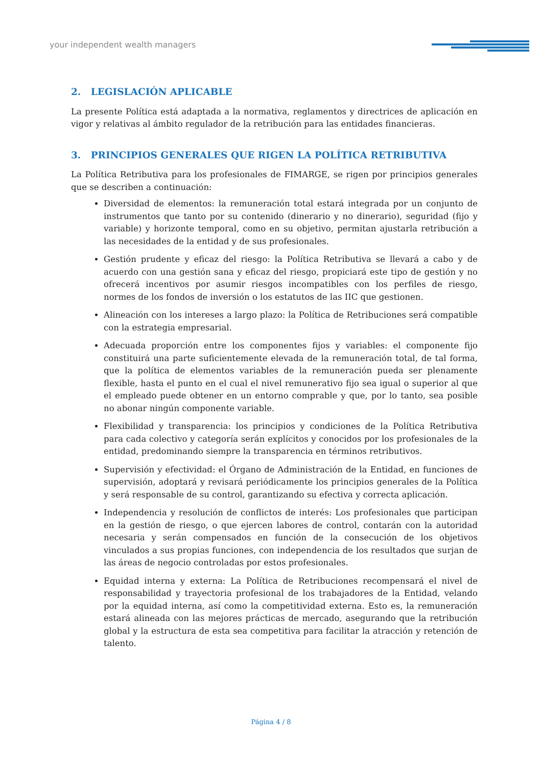your independent wealth managers
2. LEGISLACIÓN APLICABLE
La presente Política está adaptada a la normativa, reglamentos y directrices de aplicación en vigor y relativas al ámbito regulador de la retribución para las entidades financieras.
3. PRINCIPIOS GENERALES QUE RIGEN LA POLÍTICA RETRIBUTIVA
La Política Retributiva para los profesionales de FIMARGE, se rigen por principios generales que se describen a continuación:
Diversidad de elementos: la remuneración total estará integrada por un conjunto de instrumentos que tanto por su contenido (dinerario y no dinerario), seguridad (fijo y variable) y horizonte temporal, como en su objetivo, permitan ajustarla retribución a las necesidades de la entidad y de sus profesionales.
Gestión prudente y eficaz del riesgo: la Política Retributiva se llevará a cabo y de acuerdo con una gestión sana y eficaz del riesgo, propiciará este tipo de gestión y no ofrecerá incentivos por asumir riesgos incompatibles con los perfiles de riesgo, normes de los fondos de inversión o los estatutos de las IIC que gestionen.
Alineación con los intereses a largo plazo: la Política de Retribuciones será compatible con la estrategia empresarial.
Adecuada proporción entre los componentes fijos y variables: el componente fijo constituirá una parte suficientemente elevada de la remuneración total, de tal forma, que la política de elementos variables de la remuneración pueda ser plenamente flexible, hasta el punto en el cual el nivel remunerativo fijo sea igual o superior al que el empleado puede obtener en un entorno comprable y que, por lo tanto, sea posible no abonar ningún componente variable.
Flexibilidad y transparencia: los principios y condiciones de la Política Retributiva para cada colectivo y categoría serán explícitos y conocidos por los profesionales de la entidad, predominando siempre la transparencia en términos retributivos.
Supervisión y efectividad: el Órgano de Administración de la Entidad, en funciones de supervisión, adoptará y revisará periódicamente los principios generales de la Política y será responsable de su control, garantizando su efectiva y correcta aplicación.
Independencia y resolución de conflictos de interés: Los profesionales que participan en la gestión de riesgo, o que ejercen labores de control, contarán con la autoridad necesaria y serán compensados en función de la consecución de los objetivos vinculados a sus propias funciones, con independencia de los resultados que surjan de las áreas de negocio controladas por estos profesionales.
Equidad interna y externa: La Política de Retribuciones recompensará el nivel de responsabilidad y trayectoria profesional de los trabajadores de la Entidad, velando por la equidad interna, así como la competitividad externa. Esto es, la remuneración estará alineada con las mejores prácticas de mercado, asegurando que la retribución global y la estructura de esta sea competitiva para facilitar la atracción y retención de talento.
Página 4 / 8